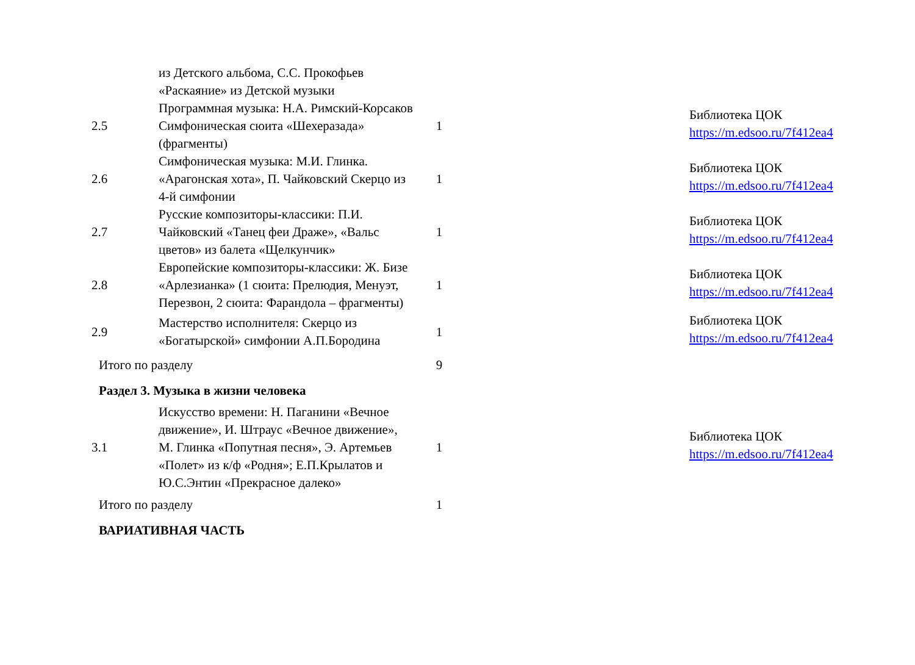| | из Детского альбома, С.С. Прокофьев «Раскаяние» из Детской музыки | | | |
| 2.5 | Программная музыка: Н.А. Римский-Корсаков Симфоническая сюита «Шехеразада» (фрагменты) | 1 | | Библиотека ЦОК https://m.edsoo.ru/7f412ea4 |
| 2.6 | Симфоническая музыка: М.И. Глинка. «Арагонская хота», П. Чайковский Скерцо из 4-й симфонии | 1 | | Библиотека ЦОК https://m.edsoo.ru/7f412ea4 |
| 2.7 | Русские композиторы-классики: П.И. Чайковский «Танец феи Драже», «Вальс цветов» из балета «Щелкунчик» | 1 | | Библиотека ЦОК https://m.edsoo.ru/7f412ea4 |
| 2.8 | Европейские композиторы-классики: Ж. Бизе «Арлезианка» (1 сюита: Прелюдия, Менуэт, Перезвон, 2 сюита: Фарандола – фрагменты) | 1 | | Библиотека ЦОК https://m.edsoo.ru/7f412ea4 |
| 2.9 | Мастерство исполнителя: Скерцо из «Богатырской» симфонии А.П.Бородина | 1 | | Библиотека ЦОК https://m.edsoo.ru/7f412ea4 |
| Итого по разделу | | 9 | | |
| Раздел 3. Музыка в жизни человека | | | | |
| 3.1 | Искусство времени: Н. Паганини «Вечное движение», И. Штраус «Вечное движение», М. Глинка «Попутная песня», Э. Артемьев «Полет» из к/ф «Родня»; Е.П.Крылатов и Ю.С.Энтин «Прекрасное далеко» | 1 | | Библиотека ЦОК https://m.edsoo.ru/7f412ea4 |
| Итого по разделу | | 1 | | |
| ВАРИАТИВНАЯ ЧАСТЬ | | | | |